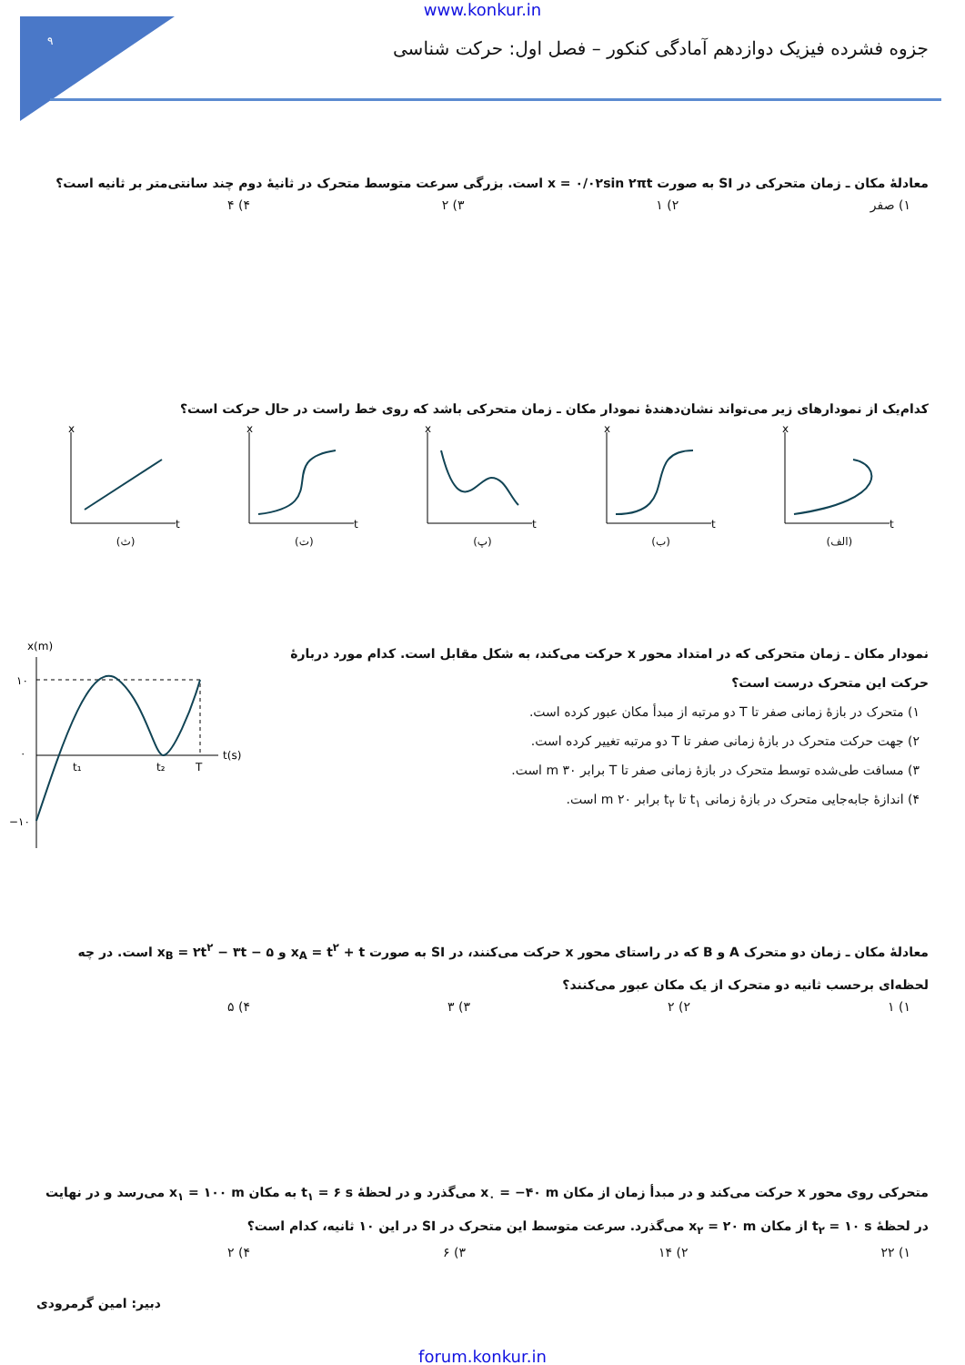۹
www.konkur.in
جزوه فشرده فیزیک دوازدهم آمادگی کنکور – فصل اول: حرکت شناسی
معادلهٔ مکان ـ زمان متحرکی در SI به صورت x = ۰/۰۲sin ۲πt است. بزرگی سرعت متوسط متحرک در ثانیهٔ دوم چند سانتی‌متر بر ثانیه است؟
۱) صفر ۲) ۱ ۳) ۲ ۴) ۴
کدام‌یک از نمودارهای زیر می‌تواند نشان‌دهندهٔ نمودار مکان ـ زمان متحرکی باشد که روی خط راست در حال حرکت است؟
x
t
(ث)
x
t
(ت)
x
t
(پ)
x
t
(ب)
x
t
(الف)
نمودار مکان ـ زمان متحرکی که در امتداد محور x حرکت می‌کند، به شکل مقابل است. کدام مورد دربارهٔ حرکت این متحرک درست است؟
۱) متحرک در بازهٔ زمانی صفر تا T دو مرتبه از مبدأ مکان عبور کرده است.
۲) جهت حرکت متحرک در بازهٔ زمانی صفر تا T دو مرتبه تغییر کرده است.
۳) مسافت طی‌شده توسط متحرک در بازهٔ زمانی صفر تا T برابر ۳۰ m است.
۴) اندازهٔ جابه‌جایی متحرک در بازهٔ زمانی t<sub>۱</sub> تا t<sub>۲</sub> برابر ۲۰ m است.
x(m)
۱۰
۰
−۱۰
t₁
t₂
T
t(s)
معادلهٔ مکان ـ زمان دو متحرک A و B که در راستای محور x حرکت می‌کنند، در SI به صورت x<sub>A</sub> = t<sup>۲</sup> + t و x<sub>B</sub> = ۲t<sup>۲</sup> − ۳t − ۵ است. در چه لحظه‌ای برحسب ثانیه دو متحرک از یک مکان عبور می‌کنند؟
۱) ۱ ۲) ۲ ۳) ۳ ۴) ۵
متحرکی روی محور x حرکت می‌کند و در مبدأ زمان از مکان x<sub>۰</sub> = −۴۰ m می‌گذرد و در لحظهٔ t<sub>۱</sub> = ۶ s به مکان x<sub>۱</sub> = ۱۰۰ m می‌رسد و در نهایت در لحظهٔ t<sub>۲</sub> = ۱۰ s از مکان x<sub>۲</sub> = ۲۰ m می‌گذرد. سرعت متوسط این متحرک در SI در این ۱۰ ثانیه، کدام است؟
۱) ۲۲ ۲) ۱۴ ۳) ۶ ۴) ۲
دبیر: امین گرمرودی
forum.konkur.in